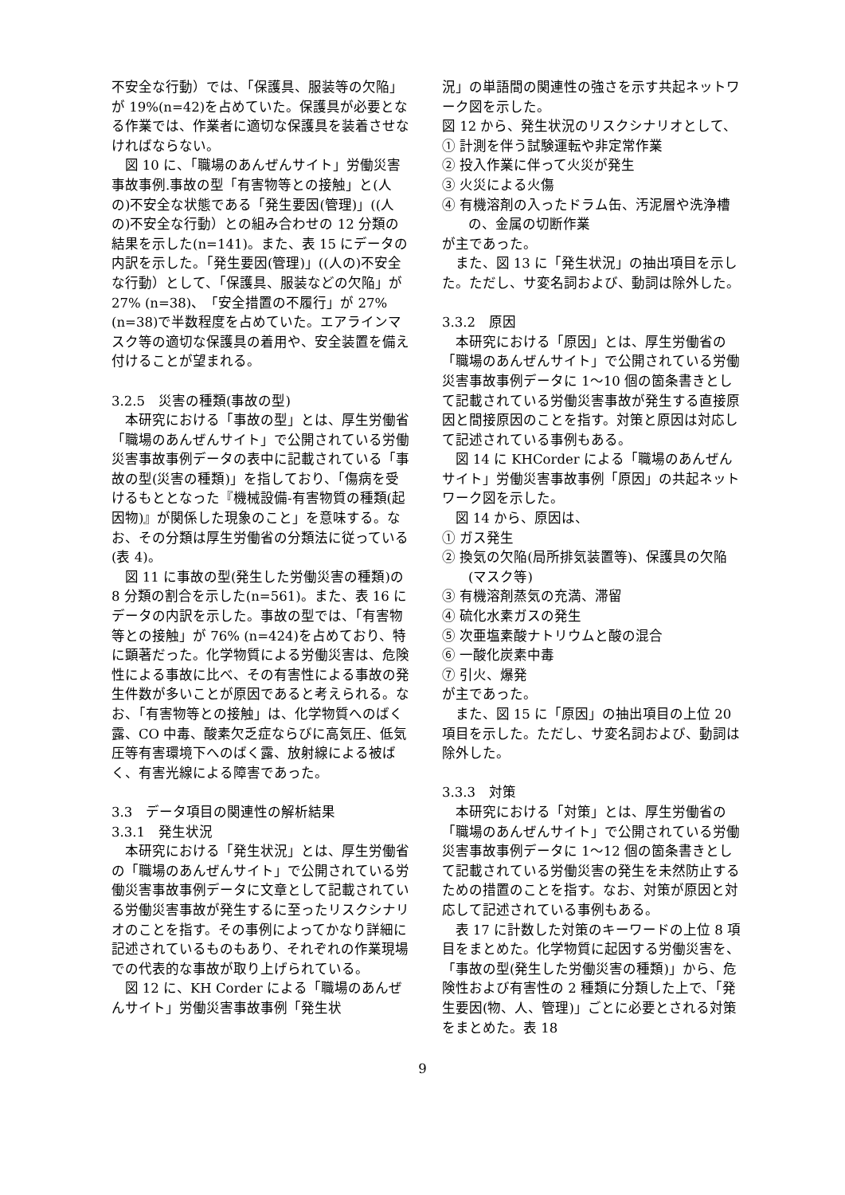不安全な行動）では、「保護具、服装等の欠陥」が 19%(n=42)を占めていた。保護具が必要となる作業では、作業者に適切な保護具を装着させなければならない。
図 10 に、「職場のあんぜんサイト」労働災害事故事例.事故の型「有害物等との接触」と(人の)不安全な状態である「発生要因(管理)」((人の)不安全な行動）との組み合わせの 12 分類の結果を示した(n=141)。また、表 15 にデータの内訳を示した。「発生要因(管理)」((人の)不安全な行動）として、「保護具、服装などの欠陥」が 27% (n=38)、「安全措置の不履行」が 27% (n=38)で半数程度を占めていた。エアラインマスク等の適切な保護具の着用や、安全装置を備え付けることが望まれる。
3.2.5　災害の種類(事故の型)
本研究における「事故の型」とは、厚生労働省「職場のあんぜんサイト」で公開されている労働災害事故事例データの表中に記載されている「事故の型(災害の種類)」を指しており、「傷病を受けるもととなった『機械設備-有害物質の種類(起因物)』が関係した現象のこと」を意味する。なお、その分類は厚生労働省の分類法に従っている(表 4)。
図 11 に事故の型(発生した労働災害の種類)の 8 分類の割合を示した(n=561)。また、表 16 にデータの内訳を示した。事故の型では、「有害物等との接触」が 76% (n=424)を占めており、特に顕著だった。化学物質による労働災害は、危険性による事故に比べ、その有害性による事故の発生件数が多いことが原因であると考えられる。なお、「有害物等との接触」は、化学物質へのばく露、CO 中毒、酸素欠乏症ならびに高気圧、低気圧等有害環境下へのばく露、放射線による被ばく、有害光線による障害であった。
3.3　データ項目の関連性の解析結果
3.3.1　発生状況
本研究における「発生状況」とは、厚生労働省の「職場のあんぜんサイト」で公開されている労働災害事故事例データに文章として記載されている労働災害事故が発生するに至ったリスクシナリオのことを指す。その事例によってかなり詳細に記述されているものもあり、それぞれの作業現場での代表的な事故が取り上げられている。
図 12 に、KH Corder による「職場のあんぜんサイト」労働災害事故事例「発生状
況」の単語間の関連性の強さを示す共起ネットワーク図を示した。
図 12 から、発生状況のリスクシナリオとして、
① 計測を伴う試験運転や非定常作業
② 投入作業に伴って火災が発生
③ 火災による火傷
④ 有機溶剤の入ったドラム缶、汚泥層や洗浄槽の、金属の切断作業
が主であった。
また、図 13 に「発生状況」の抽出項目を示した。ただし、サ変名詞および、動詞は除外した。
3.3.2　原因
本研究における「原因」とは、厚生労働省の「職場のあんぜんサイト」で公開されている労働災害事故事例データに 1～10 個の箇条書きとして記載されている労働災害事故が発生する直接原因と間接原因のことを指す。対策と原因は対応して記述されている事例もある。
図 14 に KHCorder による「職場のあんぜんサイト」労働災害事故事例「原因」の共起ネットワーク図を示した。
図 14 から、原因は、
① ガス発生
② 換気の欠陥(局所排気装置等)、保護具の欠陥(マスク等)
③ 有機溶剤蒸気の充満、滞留
④ 硫化水素ガスの発生
⑤ 次亜塩素酸ナトリウムと酸の混合
⑥ 一酸化炭素中毒
⑦ 引火、爆発
が主であった。
また、図 15 に「原因」の抽出項目の上位 20 項目を示した。ただし、サ変名詞および、動詞は除外した。
3.3.3　対策
本研究における「対策」とは、厚生労働省の「職場のあんぜんサイト」で公開されている労働災害事故事例データに 1～12 個の箇条書きとして記載されている労働災害の発生を未然防止するための措置のことを指す。なお、対策が原因と対応して記述されている事例もある。
表 17 に計数した対策のキーワードの上位 8 項目をまとめた。化学物質に起因する労働災害を、「事故の型(発生した労働災害の種類)」から、危険性および有害性の 2 種類に分類した上で、「発生要因(物、人、管理)」ごとに必要とされる対策をまとめた。表 18
9